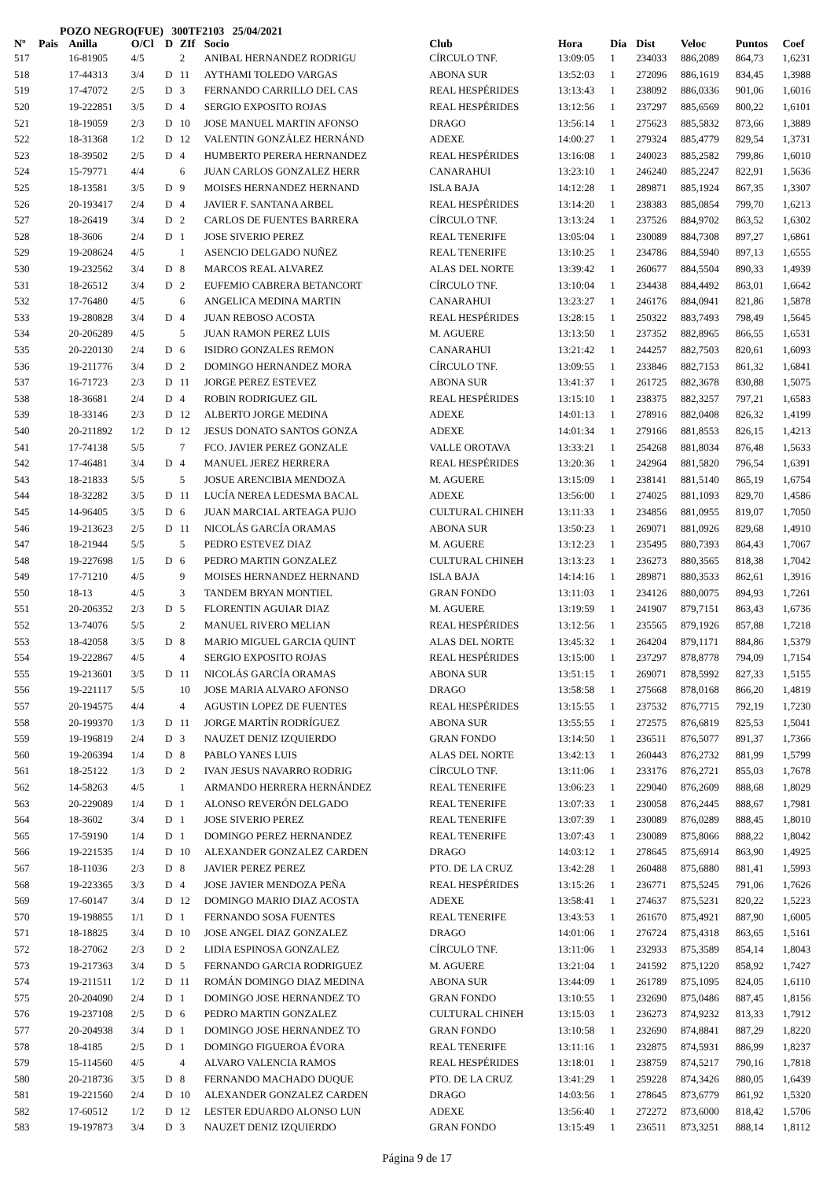POZO NEGRO(FUE) 300TF2103 25/04/2021
| Nº | Pais | Anilla | O/Cl | D | ZIf | Socio | Club | Hora | Dia | Dist | Veloc | Puntos | Coef |
| --- | --- | --- | --- | --- | --- | --- | --- | --- | --- | --- | --- | --- | --- |
| 517 | | 16-81905 | 4/5 | | 2 | ANIBAL HERNANDEZ RODRIGU | CÍRCULO TNF. | 13:09:05 | 1 | 234033 | 886,2089 | 864,73 | 1,6231 |
| 518 | | 17-44313 | 3/4 | D | 11 | AYTHAMI TOLEDO VARGAS | ABONA SUR | 13:52:03 | 1 | 272096 | 886,1619 | 834,45 | 1,3988 |
| 519 | | 17-47072 | 2/5 | D | 3 | FERNANDO CARRILLO DEL CAS | REAL HESPÉRIDES | 13:13:43 | 1 | 238092 | 886,0336 | 901,06 | 1,6016 |
| 520 | | 19-222851 | 3/5 | D | 4 | SERGIO EXPOSITO ROJAS | REAL HESPÉRIDES | 13:12:56 | 1 | 237297 | 885,6569 | 800,22 | 1,6101 |
| 521 | | 18-19059 | 2/3 | D | 10 | JOSE MANUEL MARTIN AFONSO | DRAGO | 13:56:14 | 1 | 275623 | 885,5832 | 873,66 | 1,3889 |
| 522 | | 18-31368 | 1/2 | D | 12 | VALENTIN GONZÁLEZ HERNÁND | ADEXE | 14:00:27 | 1 | 279324 | 885,4779 | 829,54 | 1,3731 |
| 523 | | 18-39502 | 2/5 | D | 4 | HUMBERTO PERERA HERNANDEZ | REAL HESPÉRIDES | 13:16:08 | 1 | 240023 | 885,2582 | 799,86 | 1,6010 |
| 524 | | 15-79771 | 4/4 | | 6 | JUAN CARLOS GONZALEZ HERR | CANARAHUI | 13:23:10 | 1 | 246240 | 885,2247 | 822,91 | 1,5636 |
| 525 | | 18-13581 | 3/5 | D | 9 | MOISES HERNANDEZ HERNAND | ISLA BAJA | 14:12:28 | 1 | 289871 | 885,1924 | 867,35 | 1,3307 |
| 526 | | 20-193417 | 2/4 | D | 4 | JAVIER F. SANTANA ARBEL | REAL HESPÉRIDES | 13:14:20 | 1 | 238383 | 885,0854 | 799,70 | 1,6213 |
| 527 | | 18-26419 | 3/4 | D | 2 | CARLOS DE FUENTES BARRERA | CÍRCULO TNF. | 13:13:24 | 1 | 237526 | 884,9702 | 863,52 | 1,6302 |
| 528 | | 18-3606 | 2/4 | D | 1 | JOSE SIVERIO PEREZ | REAL TENERIFE | 13:05:04 | 1 | 230089 | 884,7308 | 897,27 | 1,6861 |
| 529 | | 19-208624 | 4/5 | | 1 | ASENCIO DELGADO NUÑEZ | REAL TENERIFE | 13:10:25 | 1 | 234786 | 884,5940 | 897,13 | 1,6555 |
| 530 | | 19-232562 | 3/4 | D | 8 | MARCOS REAL ALVAREZ | ALAS DEL NORTE | 13:39:42 | 1 | 260677 | 884,5504 | 890,33 | 1,4939 |
| 531 | | 18-26512 | 3/4 | D | 2 | EUFEMIO CABRERA BETANCORT | CÍRCULO TNF. | 13:10:04 | 1 | 234438 | 884,4492 | 863,01 | 1,6642 |
| 532 | | 17-76480 | 4/5 | | 6 | ANGELICA MEDINA MARTIN | CANARAHUI | 13:23:27 | 1 | 246176 | 884,0941 | 821,86 | 1,5878 |
| 533 | | 19-280828 | 3/4 | D | 4 | JUAN REBOSO ACOSTA | REAL HESPÉRIDES | 13:28:15 | 1 | 250322 | 883,7493 | 798,49 | 1,5645 |
| 534 | | 20-206289 | 4/5 | | 5 | JUAN RAMON PEREZ LUIS | M. AGUERE | 13:13:50 | 1 | 237352 | 882,8965 | 866,55 | 1,6531 |
| 535 | | 20-220130 | 2/4 | D | 6 | ISIDRO GONZALES REMON | CANARAHUI | 13:21:42 | 1 | 244257 | 882,7503 | 820,61 | 1,6093 |
| 536 | | 19-211776 | 3/4 | D | 2 | DOMINGO HERNANDEZ MORA | CÍRCULO TNF. | 13:09:55 | 1 | 233846 | 882,7153 | 861,32 | 1,6841 |
| 537 | | 16-71723 | 2/3 | D | 11 | JORGE PEREZ ESTEVEZ | ABONA SUR | 13:41:37 | 1 | 261725 | 882,3678 | 830,88 | 1,5075 |
| 538 | | 18-36681 | 2/4 | D | 4 | ROBIN RODRIGUEZ GIL | REAL HESPÉRIDES | 13:15:10 | 1 | 238375 | 882,3257 | 797,21 | 1,6583 |
| 539 | | 18-33146 | 2/3 | D | 12 | ALBERTO JORGE MEDINA | ADEXE | 14:01:13 | 1 | 278916 | 882,0408 | 826,32 | 1,4199 |
| 540 | | 20-211892 | 1/2 | D | 12 | JESUS DONATO SANTOS GONZA | ADEXE | 14:01:34 | 1 | 279166 | 881,8553 | 826,15 | 1,4213 |
| 541 | | 17-74138 | 5/5 | | 7 | FCO. JAVIER PEREZ GONZALE | VALLE OROTAVA | 13:33:21 | 1 | 254268 | 881,8034 | 876,48 | 1,5633 |
| 542 | | 17-46481 | 3/4 | D | 4 | MANUEL JEREZ HERRERA | REAL HESPÉRIDES | 13:20:36 | 1 | 242964 | 881,5820 | 796,54 | 1,6391 |
| 543 | | 18-21833 | 5/5 | | 5 | JOSUE ARENCIBIA MENDOZA | M. AGUERE | 13:15:09 | 1 | 238141 | 881,5140 | 865,19 | 1,6754 |
| 544 | | 18-32282 | 3/5 | D | 11 | LUCÍA NEREA LEDESMA BACAL | ADEXE | 13:56:00 | 1 | 274025 | 881,1093 | 829,70 | 1,4586 |
| 545 | | 14-96405 | 3/5 | D | 6 | JUAN MARCIAL ARTEAGA PUJO | CULTURAL CHINEH | 13:11:33 | 1 | 234856 | 881,0955 | 819,07 | 1,7050 |
| 546 | | 19-213623 | 2/5 | D | 11 | NICOLÁS GARCÍA ORAMAS | ABONA SUR | 13:50:23 | 1 | 269071 | 881,0926 | 829,68 | 1,4910 |
| 547 | | 18-21944 | 5/5 | | 5 | PEDRO ESTEVEZ DIAZ | M. AGUERE | 13:12:23 | 1 | 235495 | 880,7393 | 864,43 | 1,7067 |
| 548 | | 19-227698 | 1/5 | D | 6 | PEDRO MARTIN GONZALEZ | CULTURAL CHINEH | 13:13:23 | 1 | 236273 | 880,3565 | 818,38 | 1,7042 |
| 549 | | 17-71210 | 4/5 | | 9 | MOISES HERNANDEZ HERNAND | ISLA BAJA | 14:14:16 | 1 | 289871 | 880,3533 | 862,61 | 1,3916 |
| 550 | | 18-13 | 4/5 | | 3 | TANDEM BRYAN MONTIEL | GRAN FONDO | 13:11:03 | 1 | 234126 | 880,0075 | 894,93 | 1,7261 |
| 551 | | 20-206352 | 2/3 | D | 5 | FLORENTIN AGUIAR DIAZ | M. AGUERE | 13:19:59 | 1 | 241907 | 879,7151 | 863,43 | 1,6736 |
| 552 | | 13-74076 | 5/5 | | 2 | MANUEL RIVERO MELIAN | REAL HESPÉRIDES | 13:12:56 | 1 | 235565 | 879,1926 | 857,88 | 1,7218 |
| 553 | | 18-42058 | 3/5 | D | 8 | MARIO MIGUEL GARCIA QUINT | ALAS DEL NORTE | 13:45:32 | 1 | 264204 | 879,1171 | 884,86 | 1,5379 |
| 554 | | 19-222867 | 4/5 | | 4 | SERGIO EXPOSITO ROJAS | REAL HESPÉRIDES | 13:15:00 | 1 | 237297 | 878,8778 | 794,09 | 1,7154 |
| 555 | | 19-213601 | 3/5 | D | 11 | NICOLÁS GARCÍA ORAMAS | ABONA SUR | 13:51:15 | 1 | 269071 | 878,5992 | 827,33 | 1,5155 |
| 556 | | 19-221117 | 5/5 | | 10 | JOSE MARIA ALVARO AFONSO | DRAGO | 13:58:58 | 1 | 275668 | 878,0168 | 866,20 | 1,4819 |
| 557 | | 20-194575 | 4/4 | | 4 | AGUSTIN LOPEZ DE FUENTES | REAL HESPÉRIDES | 13:15:55 | 1 | 237532 | 876,7715 | 792,19 | 1,7230 |
| 558 | | 20-199370 | 1/3 | D | 11 | JORGE MARTÍN RODRÍGUEZ | ABONA SUR | 13:55:55 | 1 | 272575 | 876,6819 | 825,53 | 1,5041 |
| 559 | | 19-196819 | 2/4 | D | 3 | NAUZET DENIZ IZQUIERDO | GRAN FONDO | 13:14:50 | 1 | 236511 | 876,5077 | 891,37 | 1,7366 |
| 560 | | 19-206394 | 1/4 | D | 8 | PABLO YANES LUIS | ALAS DEL NORTE | 13:42:13 | 1 | 260443 | 876,2732 | 881,99 | 1,5799 |
| 561 | | 18-25122 | 1/3 | D | 2 | IVAN JESUS NAVARRO RODRIG | CÍRCULO TNF. | 13:11:06 | 1 | 233176 | 876,2721 | 855,03 | 1,7678 |
| 562 | | 14-58263 | 4/5 | | 1 | ARMANDO HERRERA HERNÁNDEZ | REAL TENERIFE | 13:06:23 | 1 | 229040 | 876,2609 | 888,68 | 1,8029 |
| 563 | | 20-229089 | 1/4 | D | 1 | ALONSO REVERÓN DELGADO | REAL TENERIFE | 13:07:33 | 1 | 230058 | 876,2445 | 888,67 | 1,7981 |
| 564 | | 18-3602 | 3/4 | D | 1 | JOSE SIVERIO PEREZ | REAL TENERIFE | 13:07:39 | 1 | 230089 | 876,0289 | 888,45 | 1,8010 |
| 565 | | 17-59190 | 1/4 | D | 1 | DOMINGO PEREZ HERNANDEZ | REAL TENERIFE | 13:07:43 | 1 | 230089 | 875,8066 | 888,22 | 1,8042 |
| 566 | | 19-221535 | 1/4 | D | 10 | ALEXANDER GONZALEZ CARDEN | DRAGO | 14:03:12 | 1 | 278645 | 875,6914 | 863,90 | 1,4925 |
| 567 | | 18-11036 | 2/3 | D | 8 | JAVIER PEREZ PEREZ | PTO. DE LA CRUZ | 13:42:28 | 1 | 260488 | 875,6880 | 881,41 | 1,5993 |
| 568 | | 19-223365 | 3/3 | D | 4 | JOSE JAVIER MENDOZA PEÑA | REAL HESPÉRIDES | 13:15:26 | 1 | 236771 | 875,5245 | 791,06 | 1,7626 |
| 569 | | 17-60147 | 3/4 | D | 12 | DOMINGO MARIO DIAZ ACOSTA | ADEXE | 13:58:41 | 1 | 274637 | 875,5231 | 820,22 | 1,5223 |
| 570 | | 19-198855 | 1/1 | D | 1 | FERNANDO SOSA FUENTES | REAL TENERIFE | 13:43:53 | 1 | 261670 | 875,4921 | 887,90 | 1,6005 |
| 571 | | 18-18825 | 3/4 | D | 10 | JOSE ANGEL DIAZ GONZALEZ | DRAGO | 14:01:06 | 1 | 276724 | 875,4318 | 863,65 | 1,5161 |
| 572 | | 18-27062 | 2/3 | D | 2 | LIDIA ESPINOSA GONZALEZ | CÍRCULO TNF. | 13:11:06 | 1 | 232933 | 875,3589 | 854,14 | 1,8043 |
| 573 | | 19-217363 | 3/4 | D | 5 | FERNANDO GARCIA RODRIGUEZ | M. AGUERE | 13:21:04 | 1 | 241592 | 875,1220 | 858,92 | 1,7427 |
| 574 | | 19-211511 | 1/2 | D | 11 | ROMÁN DOMINGO DIAZ MEDINA | ABONA SUR | 13:44:09 | 1 | 261789 | 875,1095 | 824,05 | 1,6110 |
| 575 | | 20-204090 | 2/4 | D | 1 | DOMINGO JOSE HERNANDEZ TO | GRAN FONDO | 13:10:55 | 1 | 232690 | 875,0486 | 887,45 | 1,8156 |
| 576 | | 19-237108 | 2/5 | D | 6 | PEDRO MARTIN GONZALEZ | CULTURAL CHINEH | 13:15:03 | 1 | 236273 | 874,9232 | 813,33 | 1,7912 |
| 577 | | 20-204938 | 3/4 | D | 1 | DOMINGO JOSE HERNANDEZ TO | GRAN FONDO | 13:10:58 | 1 | 232690 | 874,8841 | 887,29 | 1,8220 |
| 578 | | 18-4185 | 2/5 | D | 1 | DOMINGO FIGUEROA ÉVORA | REAL TENERIFE | 13:11:16 | 1 | 232875 | 874,5931 | 886,99 | 1,8237 |
| 579 | | 15-114560 | 4/5 | | 4 | ALVARO VALENCIA RAMOS | REAL HESPÉRIDES | 13:18:01 | 1 | 238759 | 874,5217 | 790,16 | 1,7818 |
| 580 | | 20-218736 | 3/5 | D | 8 | FERNANDO MACHADO DUQUE | PTO. DE LA CRUZ | 13:41:29 | 1 | 259228 | 874,3426 | 880,05 | 1,6439 |
| 581 | | 19-221560 | 2/4 | D | 10 | ALEXANDER GONZALEZ CARDEN | DRAGO | 14:03:56 | 1 | 278645 | 873,6779 | 861,92 | 1,5320 |
| 582 | | 17-60512 | 1/2 | D | 12 | LESTER EDUARDO ALONSO LUN | ADEXE | 13:56:40 | 1 | 272272 | 873,6000 | 818,42 | 1,5706 |
| 583 | | 19-197873 | 3/4 | D | 3 | NAUZET DENIZ IZQUIERDO | GRAN FONDO | 13:15:49 | 1 | 236511 | 873,3251 | 888,14 | 1,8112 |
Página 9 de 17